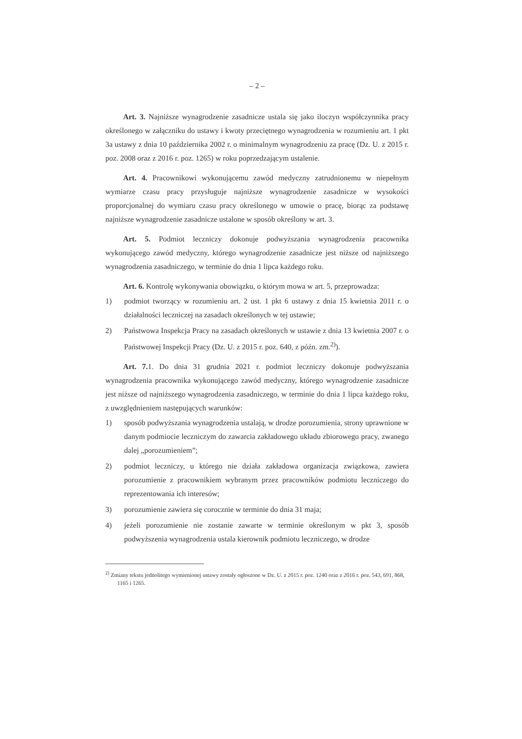– 2 –
Art. 3. Najniższe wynagrodzenie zasadnicze ustala się jako iloczyn współczynnika pracy określonego w załączniku do ustawy i kwoty przeciętnego wynagrodzenia w rozumieniu art. 1 pkt 3a ustawy z dnia 10 października 2002 r. o minimalnym wynagrodzeniu za pracę (Dz. U. z 2015 r. poz. 2008 oraz z 2016 r. poz. 1265) w roku poprzedzającym ustalenie.
Art. 4. Pracownikowi wykonującemu zawód medyczny zatrudnionemu w niepełnym wymiarze czasu pracy przysługuje najniższe wynagrodzenie zasadnicze w wysokości proporcjonalnej do wymiaru czasu pracy określonego w umowie o pracę, biorąc za podstawę najniższe wynagrodzenie zasadnicze ustalone w sposób określony w art. 3.
Art. 5. Podmiot leczniczy dokonuje podwyższania wynagrodzenia pracownika wykonującego zawód medyczny, którego wynagrodzenie zasadnicze jest niższe od najniższego wynagrodzenia zasadniczego, w terminie do dnia 1 lipca każdego roku.
Art. 6. Kontrolę wykonywania obowiązku, o którym mowa w art. 5, przeprowadza:
1) podmiot tworzący w rozumieniu art. 2 ust. 1 pkt 6 ustawy z dnia 15 kwietnia 2011 r. o działalności leczniczej na zasadach określonych w tej ustawie;
2) Państwowa Inspekcja Pracy na zasadach określonych w ustawie z dnia 13 kwietnia 2007 r. o Państwowej Inspekcji Pracy (Dz. U. z 2015 r. poz. 640, z późn. zm.<sup>2)</sup>).
Art. 7. 1. Do dnia 31 grudnia 2021 r. podmiot leczniczy dokonuje podwyższania wynagrodzenia pracownika wykonującego zawód medyczny, którego wynagrodzenie zasadnicze jest niższe od najniższego wynagrodzenia zasadniczego, w terminie do dnia 1 lipca każdego roku, z uwzględnieniem następujących warunków:
1) sposób podwyższania wynagrodzenia ustalają, w drodze porozumienia, strony uprawnione w danym podmiocie leczniczym do zawarcia zakładowego układu zbiorowego pracy, zwanego dalej „porozumieniem”;
2) podmiot leczniczy, u którego nie działa zakładowa organizacja związkowa, zawiera porozumienie z pracownikiem wybranym przez pracowników podmiotu leczniczego do reprezentowania ich interesów;
3) porozumienie zawiera się corocznie w terminie do dnia 31 maja;
4) jeżeli porozumienie nie zostanie zawarte w terminie określonym w pkt 3, sposób podwyższenia wynagrodzenia ustala kierownik podmiotu leczniczego, w drodze
<sup>2)</sup> Zmiany tekstu jednolitego wymienionej ustawy zostały ogłoszone w Dz. U. z 2015 r. poz. 1240 oraz z 2016 r. poz. 543, 691, 868, 1165 i 1265.